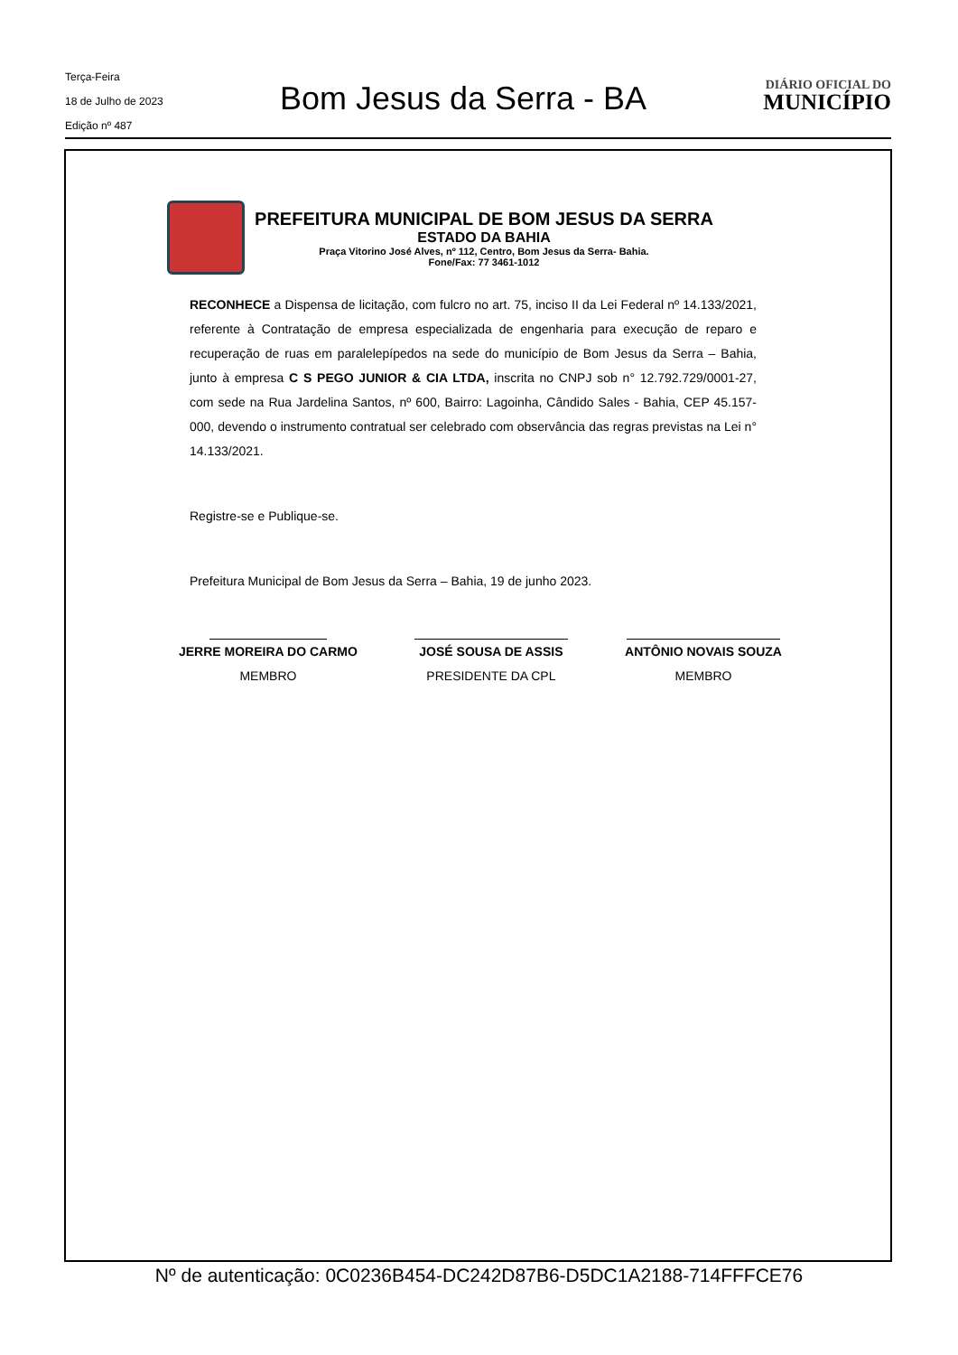Terça-Feira
18 de Julho de 2023
Edição nº 487
Bom Jesus da Serra - BA
DIÁRIO OFICIAL DO
MUNICÍPIO
PREFEITURA MUNICIPAL DE BOM JESUS DA SERRA
ESTADO DA BAHIA
Praça Vitorino José Alves, nº 112, Centro, Bom Jesus da Serra- Bahia.
Fone/Fax: 77 3461-1012
RECONHECE a Dispensa de licitação, com fulcro no art. 75, inciso II da Lei Federal nº 14.133/2021, referente à Contratação de empresa especializada de engenharia para execução de reparo e recuperação de ruas em paralelepípedos na sede do município de Bom Jesus da Serra – Bahia, junto à empresa C S PEGO JUNIOR & CIA LTDA, inscrita no CNPJ sob n° 12.792.729/0001-27, com sede na Rua Jardelina Santos, nº 600, Bairro: Lagoinha, Cândido Sales - Bahia, CEP 45.157-000, devendo o instrumento contratual ser celebrado com observância das regras previstas na Lei n° 14.133/2021.
Registre-se e Publique-se.
Prefeitura Municipal de Bom Jesus da Serra – Bahia, 19 de junho 2023.
JERRE MOREIRA DO CARMO
MEMBRO
JOSÉ SOUSA DE ASSIS
PRESIDENTE DA CPL
ANTÔNIO NOVAIS SOUZA
MEMBRO
Nº de autenticação: 0C0236B454-DC242D87B6-D5DC1A2188-714FFFCE76